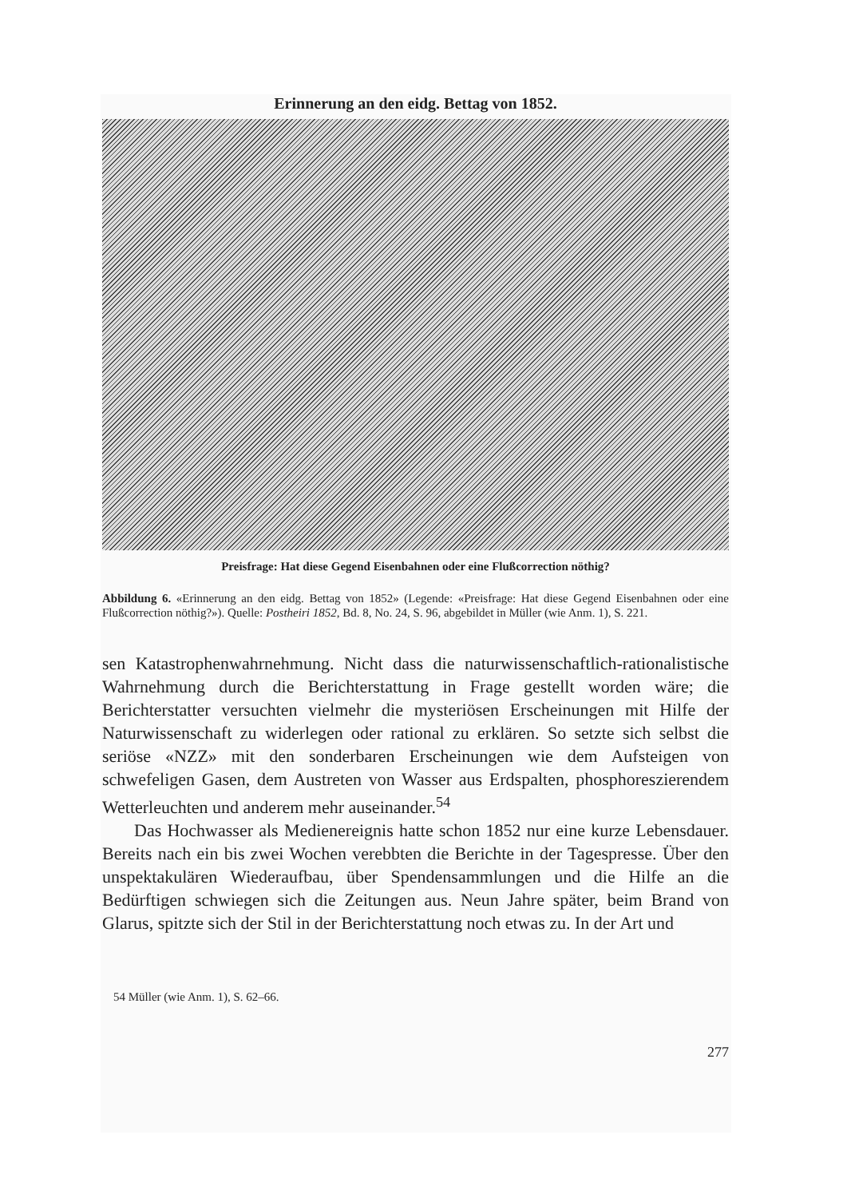Erinnerung an den eidg. Bettag von 1852.
Preisfrage: Hat diese Gegend Eisenbahnen oder eine Flußcorrection nöthig?
Abbildung 6. «Erinnerung an den eidg. Bettag von 1852» (Legende: «Preisfrage: Hat diese Gegend Eisenbahnen oder eine Flußcorrection nöthig?»). Quelle: Postheiri 1852, Bd. 8, No. 24, S. 96, abgebildet in Müller (wie Anm. 1), S. 221.
sen Katastrophenwahrnehmung. Nicht dass die naturwissenschaftlich-rationalistische Wahrnehmung durch die Berichterstattung in Frage gestellt worden wäre; die Berichterstatter versuchten vielmehr die mysteriösen Erscheinungen mit Hilfe der Naturwissenschaft zu widerlegen oder rational zu erklären. So setzte sich selbst die seriöse «NZZ» mit den sonderbaren Erscheinungen wie dem Aufsteigen von schwefeligen Gasen, dem Austreten von Wasser aus Erdspalten, phosphoreszierendem Wetterleuchten und anderem mehr auseinander.<sup>54</sup>
Das Hochwasser als Medienereignis hatte schon 1852 nur eine kurze Lebensdauer. Bereits nach ein bis zwei Wochen verebbten die Berichte in der Tagespresse. Über den unspektakulären Wiederaufbau, über Spendensammlungen und die Hilfe an die Bedürftigen schwiegen sich die Zeitungen aus. Neun Jahre später, beim Brand von Glarus, spitzte sich der Stil in der Berichterstattung noch etwas zu. In der Art und
54 Müller (wie Anm. 1), S. 62–66.
277